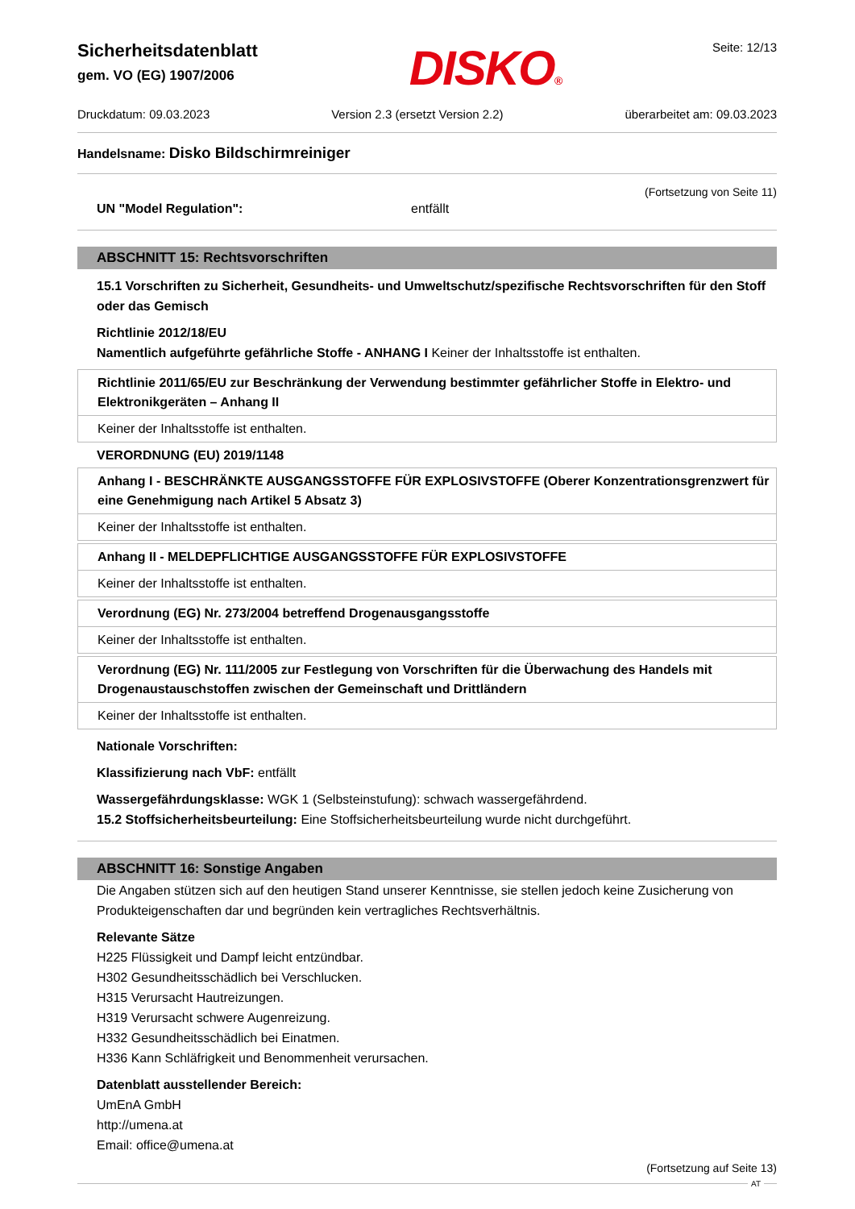Sicherheitsdatenblatt
gem. VO (EG) 1907/2006
DISKO® Seite: 12/13
Druckdatum: 09.03.2023 Version 2.3 (ersetzt Version 2.2) überarbeitet am: 09.03.2023
Handelsname: Disko Bildschirmreiniger
(Fortsetzung von Seite 11)
UN "Model Regulation": entfällt
ABSCHNITT 15: Rechtsvorschriften
15.1 Vorschriften zu Sicherheit, Gesundheits- und Umweltschutz/spezifische Rechtsvorschriften für den Stoff oder das Gemisch
Richtlinie 2012/18/EU
Namentlich aufgeführte gefährliche Stoffe - ANHANG I Keiner der Inhaltsstoffe ist enthalten.
| Richtlinie 2011/65/EU zur Beschränkung der Verwendung bestimmter gefährlicher Stoffe in Elektro- und Elektronikgeräten – Anhang II |
| Keiner der Inhaltsstoffe ist enthalten. |
VERORDNUNG (EU) 2019/1148
| Anhang I - BESCHRÄNKTE AUSGANGSSTOFFE FÜR EXPLOSIVSTOFFE (Oberer Konzentrationsgrenzwert für eine Genehmigung nach Artikel 5 Absatz 3) |
| Keiner der Inhaltsstoffe ist enthalten. |
| Anhang II - MELDEPFLICHTIGE AUSGANGSSTOFFE FÜR EXPLOSIVSTOFFE |
| Keiner der Inhaltsstoffe ist enthalten. |
| Verordnung (EG) Nr. 273/2004 betreffend Drogenausgangsstoffe |
| Keiner der Inhaltsstoffe ist enthalten. |
| Verordnung (EG) Nr. 111/2005 zur Festlegung von Vorschriften für die Überwachung des Handels mit Drogenaustauschstoffen zwischen der Gemeinschaft und Drittländern |
| Keiner der Inhaltsstoffe ist enthalten. |
Nationale Vorschriften:
Klassifizierung nach VbF: entfällt
Wassergefährdungsklasse: WGK 1 (Selbsteinstufung): schwach wassergefährdend.
15.2 Stoffsicherheitsbeurteilung: Eine Stoffsicherheitsbeurteilung wurde nicht durchgeführt.
ABSCHNITT 16: Sonstige Angaben
Die Angaben stützen sich auf den heutigen Stand unserer Kenntnisse, sie stellen jedoch keine Zusicherung von Produkteigenschaften dar und begründen kein vertragliches Rechtsverhältnis.
Relevante Sätze
H225 Flüssigkeit und Dampf leicht entzündbar.
H302 Gesundheitsschädlich bei Verschlucken.
H315 Verursacht Hautreizungen.
H319 Verursacht schwere Augenreizung.
H332 Gesundheitsschädlich bei Einatmen.
H336 Kann Schläfrigkeit und Benommenheit verursachen.
Datenblatt ausstellender Bereich:
UmEnA GmbH
http://umena.at
Email: office@umena.at
(Fortsetzung auf Seite 13)
AT